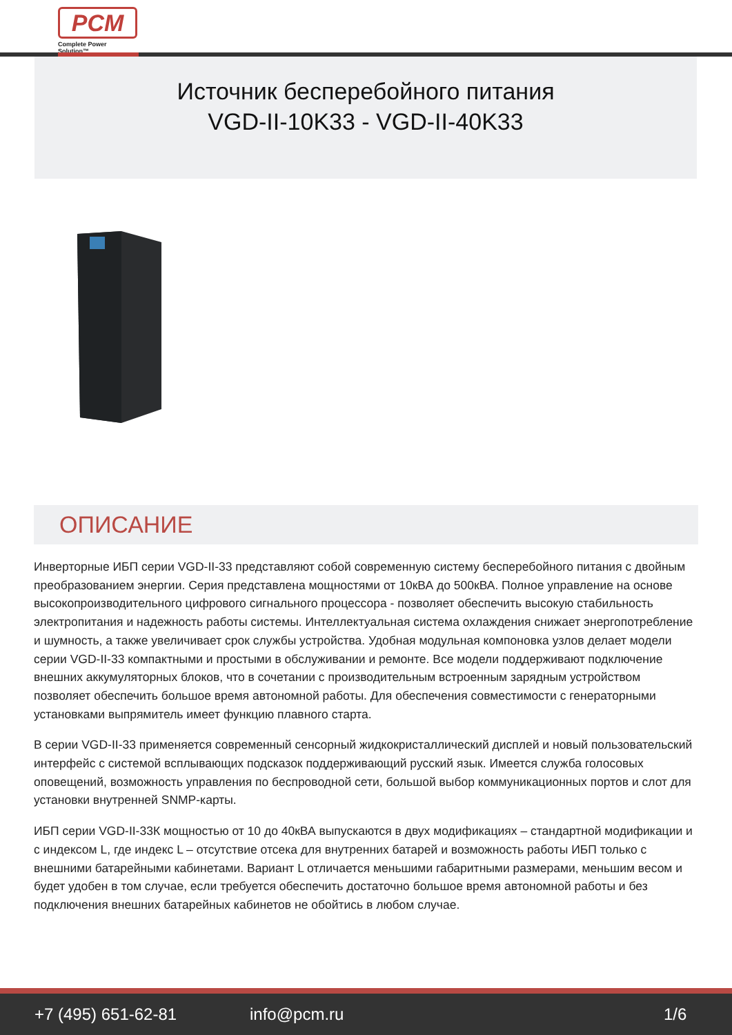PCM
Complete Power Solution™
Источник бесперебойного питания
VGD-II-10K33 - VGD-II-40K33
ОПИСАНИЕ
Инверторные ИБП серии VGD-II-33 представляют собой современную систему бесперебойного питания с двойным преобразованием энергии. Серия представлена мощностями от 10кВА до 500кВА. Полное управление на основе высокопроизводительного цифрового сигнального процессора - позволяет обеспечить высокую стабильность электропитания и надежность работы системы. Интеллектуальная система охлаждения снижает энергопотребление и шумность, а также увеличивает срок службы устройства. Удобная модульная компоновка узлов делает модели серии VGD-II-33 компактными и простыми в обслуживании и ремонте. Все модели поддерживают подключение внешних аккумуляторных блоков, что в сочетании с производительным встроенным зарядным устройством позволяет обеспечить большое время автономной работы. Для обеспечения совместимости с генераторными установками выпрямитель имеет функцию плавного старта.
В серии VGD-II-33 применяется современный сенсорный жидкокристаллический дисплей и новый пользовательский интерфейс с системой всплывающих подсказок поддерживающий русский язык. Имеется служба голосовых оповещений, возможность управления по беспроводной сети, большой выбор коммуникационных портов и слот для установки внутренней SNMP-карты.
ИБП серии VGD-II-33К мощностью от 10 до 40кВА выпускаются в двух модификациях – стандартной модификации и с индексом L, где индекс L – отсутствие отсека для внутренних батарей и возможность работы ИБП только с внешними батарейными кабинетами. Вариант L отличается меньшими габаритными размерами, меньшим весом и будет удобен в том случае, если требуется обеспечить достаточно большое время автономной работы и без подключения внешних батарейных кабинетов не обойтись в любом случае.
+7 (495) 651-62-81 info@pcm.ru 1/6